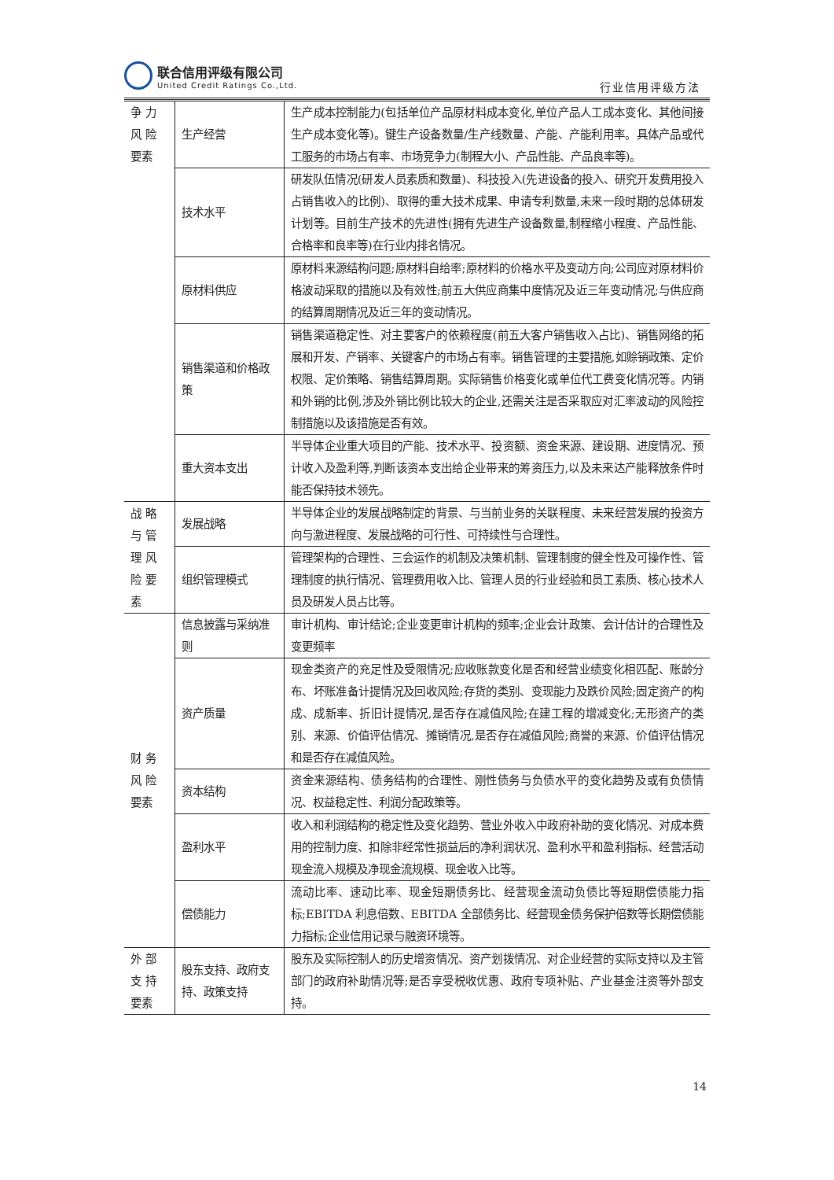联合信用评级有限公司
United Credit Ratings Co.,Ltd.
行业信用评级方法
| 争 力 风 险 要素 | 生产经营 | 生产成本控制能力(包括单位产品原材料成本变化,单位产品人工成本变化、其他间接生产成本变化等)。键生产设备数量/生产线数量、产能、产能利用率。具体产品或代工服务的市场占有率、市场竞争力(制程大小、产品性能、产品良率等)。 |
| | 技术水平 | 研发队伍情况(研发人员素质和数量)、科技投入(先进设备的投入、研究开发费用投入占销售收入的比例)、取得的重大技术成果、申请专利数量,未来一段时期的总体研发计划等。目前生产技术的先进性(拥有先进生产设备数量,制程缩小程度、产品性能、合格率和良率等)在行业内排名情况。 |
| | 原材料供应 | 原材料来源结构问题;原材料自给率;原材料的价格水平及变动方向;公司应对原材料价格波动采取的措施以及有效性;前五大供应商集中度情况及近三年变动情况;与供应商的结算周期情况及近三年的变动情况。 |
| | 销售渠道和价格政策 | 销售渠道稳定性、对主要客户的依赖程度(前五大客户销售收入占比)、销售网络的拓展和开发、产销率、关键客户的市场占有率。销售管理的主要措施,如赊销政策、定价权限、定价策略、销售结算周期。实际销售价格变化或单位代工费变化情况等。内销和外销的比例,涉及外销比例比较大的企业,还需关注是否采取应对汇率波动的风险控制措施以及该措施是否有效。 |
| | 重大资本支出 | 半导体企业重大项目的产能、技术水平、投资额、资金来源、建设期、进度情况、预计收入及盈利等,判断该资本支出给企业带来的筹资压力,以及未来达产能释放条件时能否保持技术领先。 |
| 战 略 与 管 理 风 险 要 素 | 发展战略 | 半导体企业的发展战略制定的背景、与当前业务的关联程度、未来经营发展的投资方向与激进程度、发展战略的可行性、可持续性与合理性。 |
| | 组织管理模式 | 管理架构的合理性、三会运作的机制及决策机制、管理制度的健全性及可操作性、管理制度的执行情况、管理费用收入比、管理人员的行业经验和员工素质、核心技术人员及研发人员占比等。 |
| 财 务 风 险 要素 | 信息披露与采纳准则 | 审计机构、审计结论;企业变更审计机构的频率;企业会计政策、会计估计的合理性及变更频率 |
| | 资产质量 | 现金类资产的充足性及受限情况;应收账款变化是否和经营业绩变化相匹配、账龄分布、坏账准备计提情况及回收风险;存货的类别、变现能力及跌价风险;固定资产的构成、成新率、折旧计提情况,是否存在减值风险;在建工程的增减变化;无形资产的类别、来源、价值评估情况、摊销情况,是否存在减值风险;商誉的来源、价值评估情况和是否存在减值风险。 |
| | 资本结构 | 资金来源结构、债务结构的合理性、刚性债务与负债水平的变化趋势及或有负债情况、权益稳定性、利润分配政策等。 |
| | 盈利水平 | 收入和利润结构的稳定性及变化趋势、营业外收入中政府补助的变化情况、对成本费用的控制力度、扣除非经常性损益后的净利润状况、盈利水平和盈利指标、经营活动现金流入规模及净现金流规模、现金收入比等。 |
| | 偿债能力 | 流动比率、速动比率、现金短期债务比、经营现金流动负债比等短期偿债能力指标;EBITDA 利息倍数、EBITDA 全部债务比、经营现金债务保护倍数等长期偿债能力指标;企业信用记录与融资环境等。 |
| 外 部 支 持 要素 | 股东支持、政府支持、政策支持 | 股东及实际控制人的历史增资情况、资产划拨情况、对企业经营的实际支持以及主管部门的政府补助情况等;是否享受税收优惠、政府专项补贴、产业基金注资等外部支持。 |
14